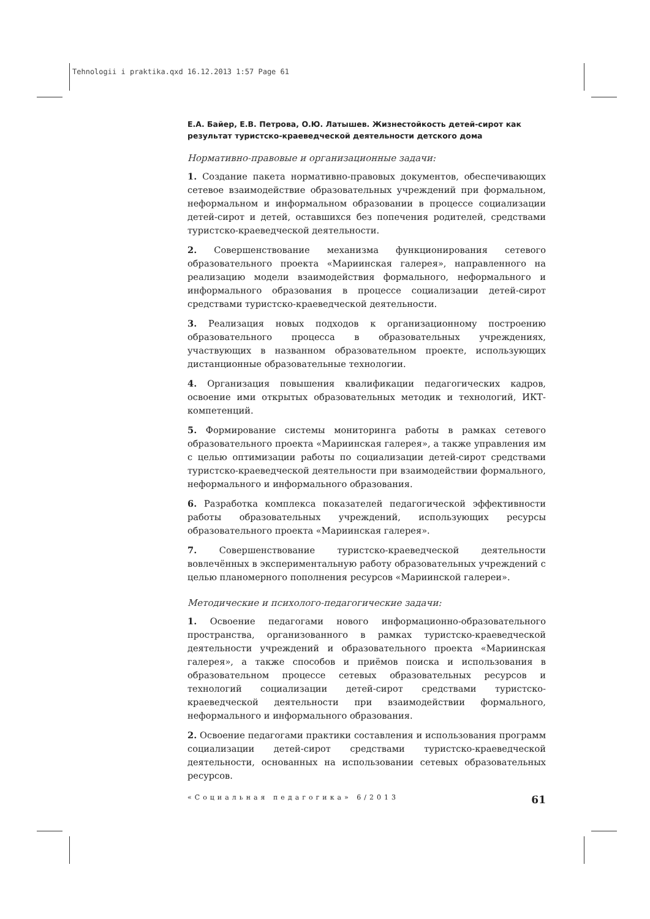Tehnologii i praktika.qxd 16.12.2013 1:57 Page 61
Е.А. Байер, Е.В. Петрова, О.Ю. Латышев. Жизнестойкость детей-сирот как результат туристско-краеведческой деятельности детского дома
Нормативно-правовые и организационные задачи:
1. Создание пакета нормативно-правовых документов, обеспечивающих сетевое взаимодействие образовательных учреждений при формальном, неформальном и информальном образовании в процессе социализации детей-сирот и детей, оставшихся без попечения родителей, средствами туристско-краеведческой деятельности.
2. Совершенствование механизма функционирования сетевого образовательного проекта «Мариинская галерея», направленного на реализацию модели взаимодействия формального, неформального и информального образования в процессе социализации детей-сирот средствами туристско-краеведческой деятельности.
3. Реализация новых подходов к организационному построению образовательного процесса в образовательных учреждениях, участвующих в названном образовательном проекте, использующих дистанционные образовательные технологии.
4. Организация повышения квалификации педагогических кадров, освоение ими открытых образовательных методик и технологий, ИКТ-компетенций.
5. Формирование системы мониторинга работы в рамках сетевого образовательного проекта «Мариинская галерея», а также управления им с целью оптимизации работы по социализации детей-сирот средствами туристско-краеведческой деятельности при взаимодействии формального, неформального и информального образования.
6. Разработка комплекса показателей педагогической эффективности работы образовательных учреждений, использующих ресурсы образовательного проекта «Мариинская галерея».
7. Совершенствование туристско-краеведческой деятельности вовлечённых в экспериментальную работу образовательных учреждений с целью планомерного пополнения ресурсов «Мариинской галереи».
Методические и психолого-педагогические задачи:
1. Освоение педагогами нового информационно-образовательного пространства, организованного в рамках туристско-краеведческой деятельности учреждений и образовательного проекта «Мариинская галерея», а также способов и приёмов поиска и использования в образовательном процессе сетевых образовательных ресурсов и технологий социализации детей-сирот средствами туристско-краеведческой деятельности при взаимодействии формального, неформального и информального образования.
2. Освоение педагогами практики составления и использования программ социализации детей-сирот средствами туристско-краеведческой деятельности, основанных на использовании сетевых образовательных ресурсов.
«Социальная педагогика» 6/2013 61